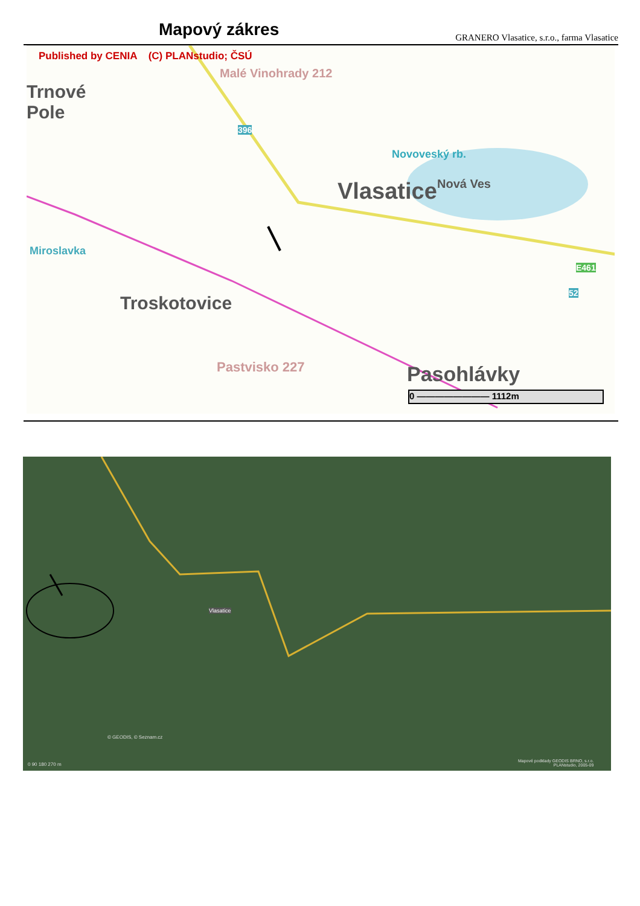Mapový zákres
GRANERO Vlasatice, s.r.o., farma Vlasatice
Published by CENIA (C) PLANstudio; ČSÚ
Malé Vinohrady 212
Trnové
Pole
396
Novoveský rb.
Nová Ves
Vlasatice
Miroslavka
Troskotovice
Pastvisko 227
E461
52
Pasohlávky
0 ———————— 1112m
Vlasatice
© GEODIS, © Seznam.cz
0 90 180 270 m
Mapové podklady GEODIS BRNO, s.r.o.
PLANstudio, 2005-09